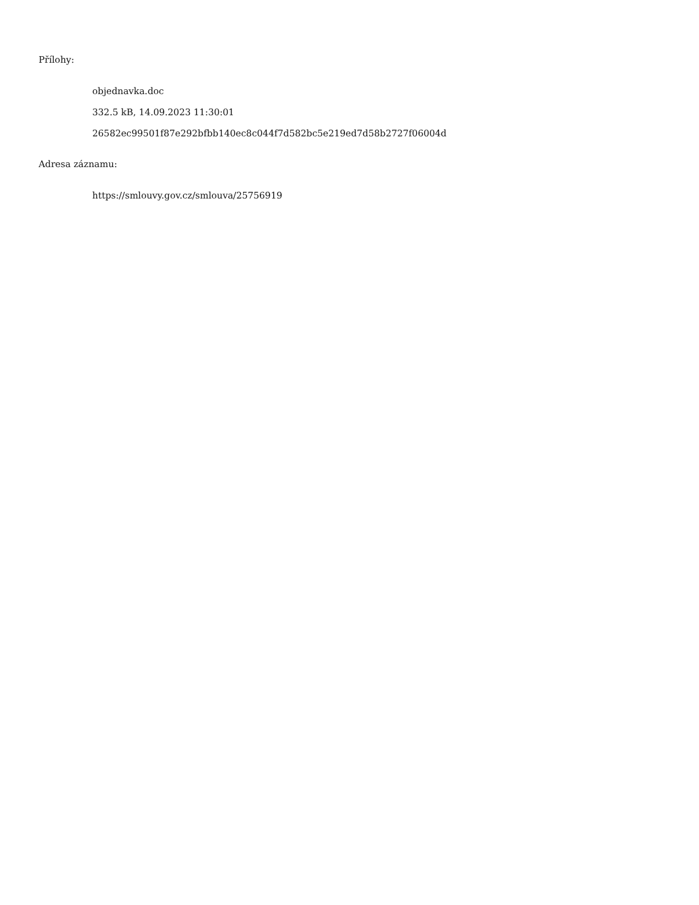Přílohy:
objednavka.doc
332.5 kB, 14.09.2023 11:30:01
26582ec99501f87e292bfbb140ec8c044f7d582bc5e219ed7d58b2727f06004d
Adresa záznamu:
https://smlouvy.gov.cz/smlouva/25756919